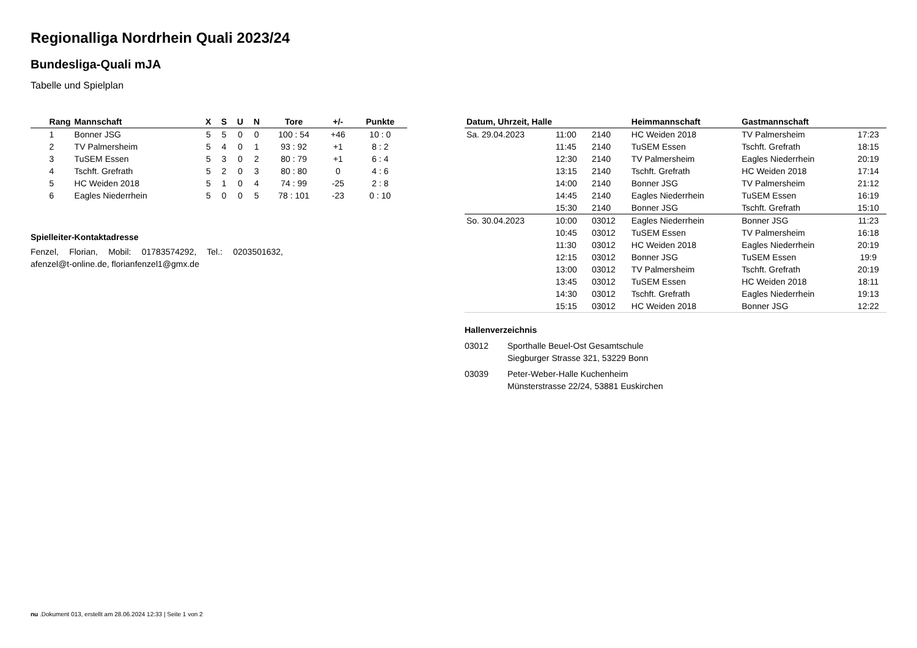Regionalliga Nordrhein Quali 2023/24
Bundesliga-Quali mJA
Tabelle und Spielplan
| Rang | Mannschaft | X | S | U | N | Tore | +/- | Punkte |
| --- | --- | --- | --- | --- | --- | --- | --- | --- |
| 1 | Bonner JSG | 5 | 5 | 0 | 0 | 100 : 54 | +46 | 10 : 0 |
| 2 | TV Palmersheim | 5 | 4 | 0 | 1 | 93 : 92 | +1 | 8 : 2 |
| 3 | TuSEM Essen | 5 | 3 | 0 | 2 | 80 : 79 | +1 | 6 : 4 |
| 4 | Tschft. Grefrath | 5 | 2 | 0 | 3 | 80 : 80 | 0 | 4 : 6 |
| 5 | HC Weiden 2018 | 5 | 1 | 0 | 4 | 74 : 99 | -25 | 2 : 8 |
| 6 | Eagles Niederrhein | 5 | 0 | 0 | 5 | 78 : 101 | -23 | 0 : 10 |
Spielleiter-Kontaktadresse
Fenzel, Florian, Mobil: 01783574292, Tel.: 0203501632, afenzel@t-online.de, florianfenzel1@gmx.de
| Datum, Uhrzeit, Halle | | | Heimmannschaft | Gastmannschaft | |
| --- | --- | --- | --- | --- | --- |
| Sa. 29.04.2023 | 11:00 | 2140 | HC Weiden 2018 | TV Palmersheim | 17:23 |
| | 11:45 | 2140 | TuSEM Essen | Tschft. Grefrath | 18:15 |
| | 12:30 | 2140 | TV Palmersheim | Eagles Niederrhein | 20:19 |
| | 13:15 | 2140 | Tschft. Grefrath | HC Weiden 2018 | 17:14 |
| | 14:00 | 2140 | Bonner JSG | TV Palmersheim | 21:12 |
| | 14:45 | 2140 | Eagles Niederrhein | TuSEM Essen | 16:19 |
| | 15:30 | 2140 | Bonner JSG | Tschft. Grefrath | 15:10 |
| So. 30.04.2023 | 10:00 | 03012 | Eagles Niederrhein | Bonner JSG | 11:23 |
| | 10:45 | 03012 | TuSEM Essen | TV Palmersheim | 16:18 |
| | 11:30 | 03012 | HC Weiden 2018 | Eagles Niederrhein | 20:19 |
| | 12:15 | 03012 | Bonner JSG | TuSEM Essen | 19:9 |
| | 13:00 | 03012 | TV Palmersheim | Tschft. Grefrath | 20:19 |
| | 13:45 | 03012 | TuSEM Essen | HC Weiden 2018 | 18:11 |
| | 14:30 | 03012 | Tschft. Grefrath | Eagles Niederrhein | 19:13 |
| | 15:15 | 03012 | HC Weiden 2018 | Bonner JSG | 12:22 |
Hallenverzeichnis
| 03012 | Sporthalle Beuel-Ost Gesamtschule Siegburger Strasse 321, 53229 Bonn |
| 03039 | Peter-Weber-Halle Kuchenheim Münsterstrasse 22/24, 53881 Euskirchen |
nu .Dokument 013, erstellt am 28.06.2024 12:33 | Seite 1 von 2